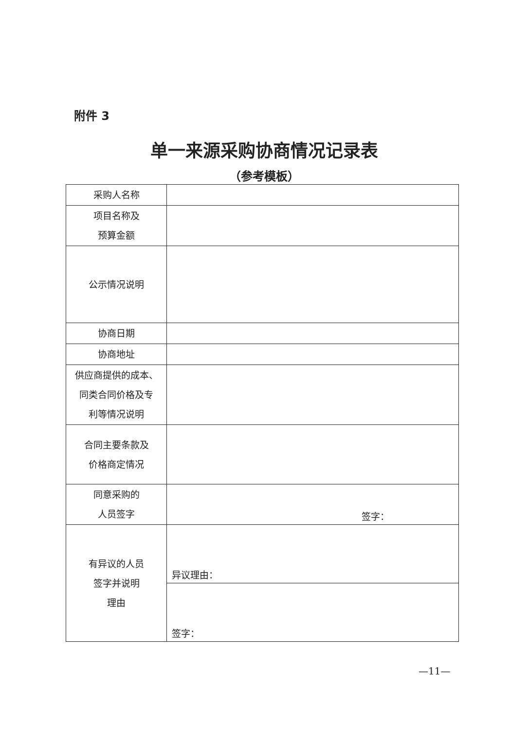附件 3
单一来源采购协商情况记录表
（参考模板）
| 采购人名称 | |
| 项目名称及 预算金额 | |
| 公示情况说明 | |
| 协商日期 | |
| 协商地址 | |
| 供应商提供的成本、 同类合同价格及专 利等情况说明 | |
| 合同主要条款及 价格商定情况 | |
| 同意采购的 人员签字 | 签字： |
| 有异议的人员 签字并说明 理由 | 异议理由： |
| | 签字： |
—11—